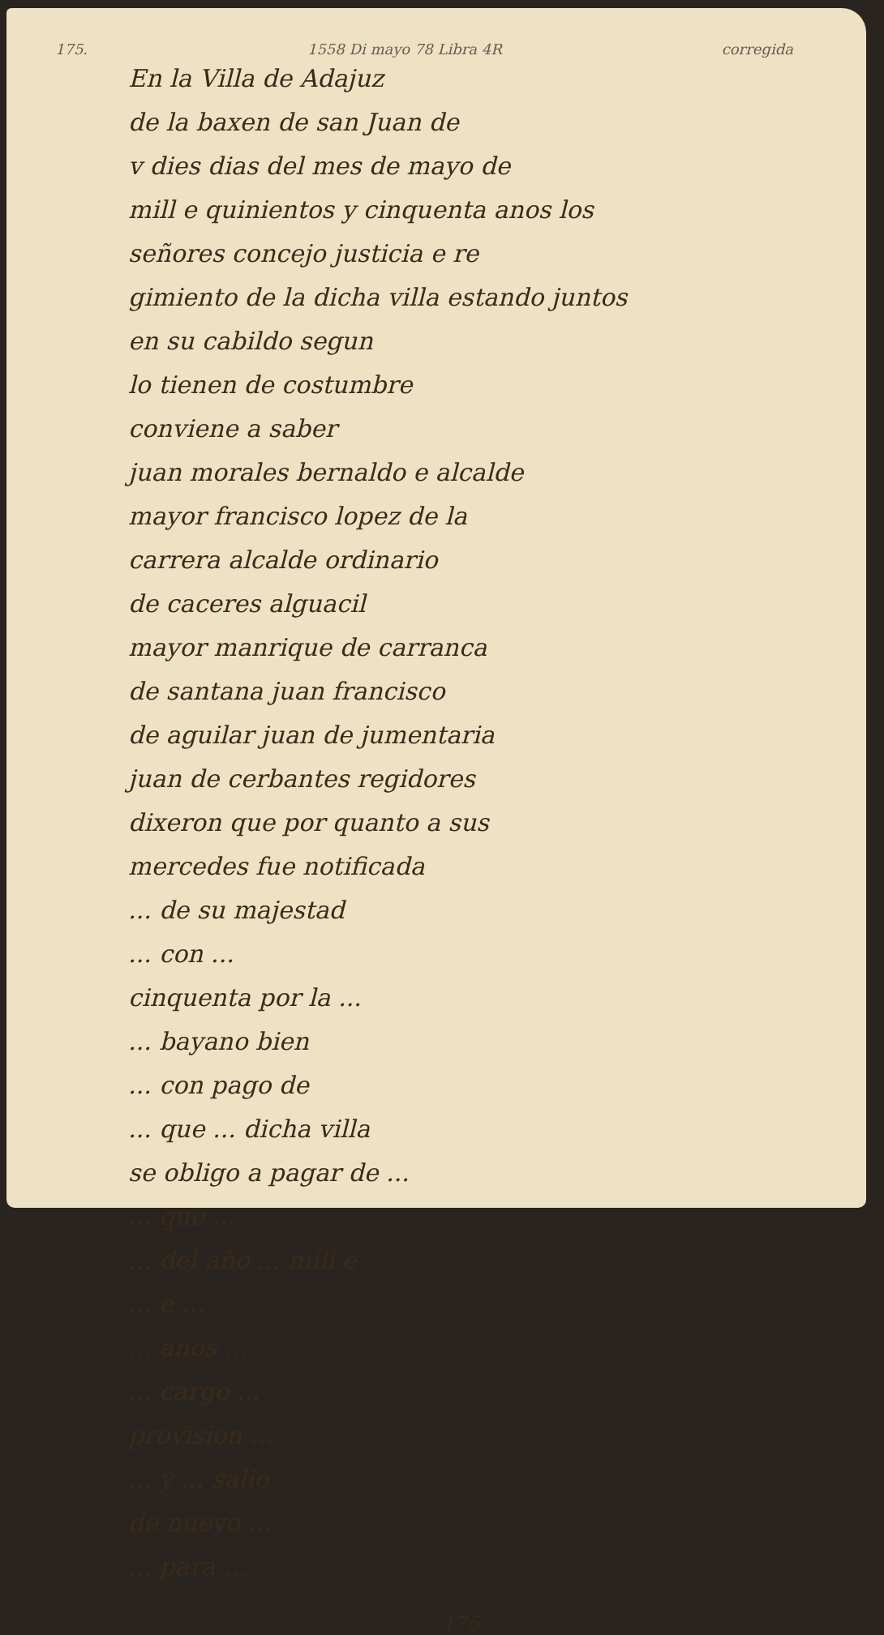175. 1558 Di mayo 78 Libra 4R corregida
En la Villa de Adajuz
de la baxen de san Juan de
v dies dias del mes de mayo de
mill e quinientos y cinquenta anos los
señores concejo justicia e re
gimiento de la dicha villa estando juntos
en su cabildo segun
lo tienen de costumbre
conviene a saber
juan morales bernaldo e alcalde
mayor francisco lopez de la
carrera alcalde ordinario
de caceres alguacil
mayor manrique de carranca
de santana juan francisco
de aguilar juan de jumentaria
juan de cerbantes regidores
dixeron que por quanto a sus
mercedes fue notificada
... de su majestad
... con ...
cinquenta por la ...
... bayano bien
... con pago de
... que ... dicha villa
se obligo a pagar de ...
... que ...
... del año ... mill e
... e ...
... anos ...
... cargo ...
provision ...
... y ... salio
de nuevo ...
... para ...
175